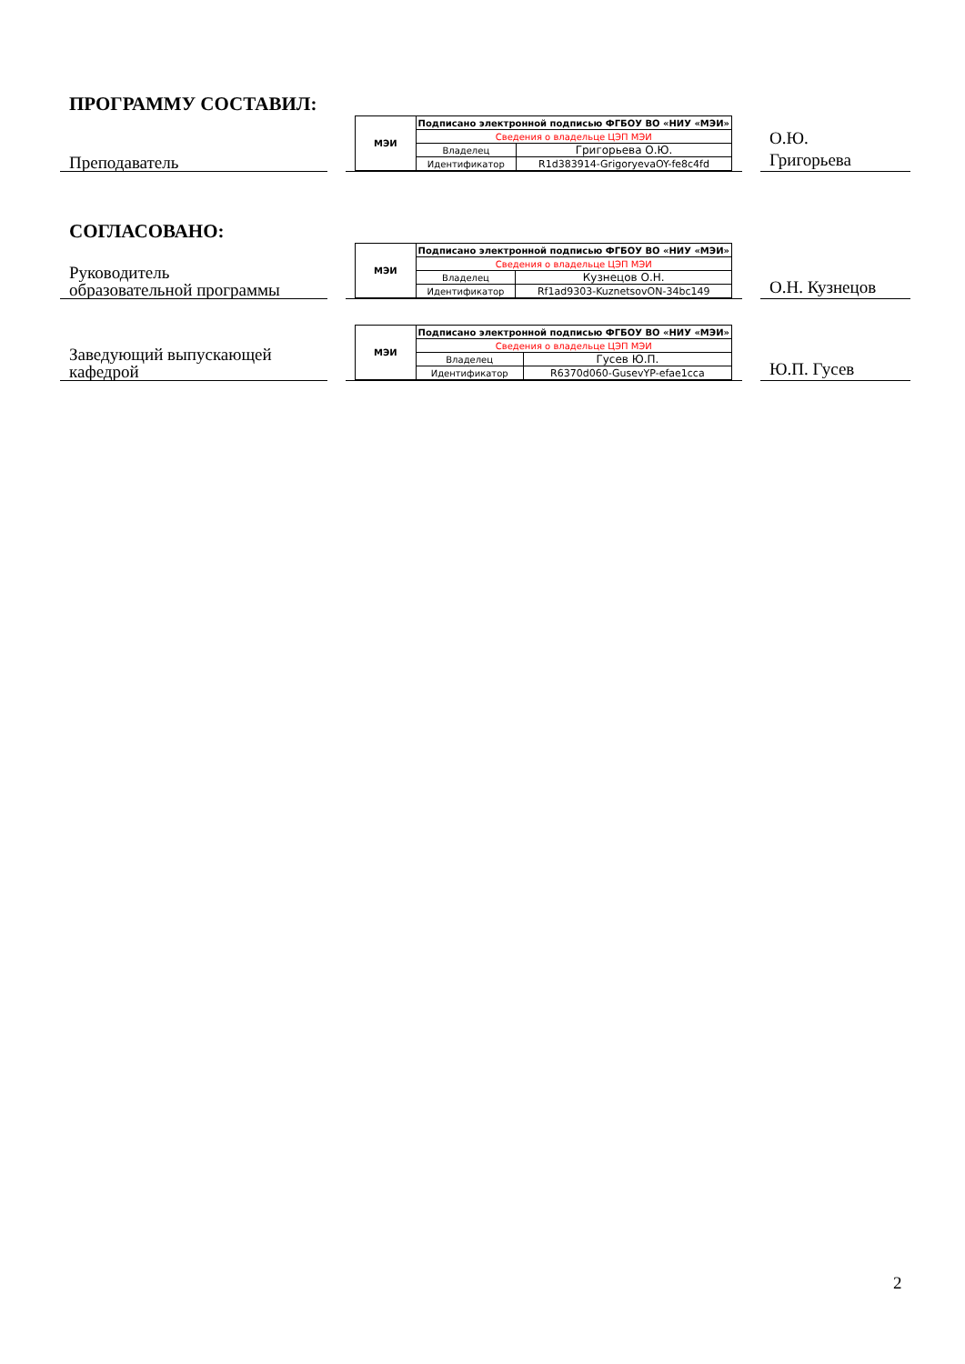ПРОГРАММУ СОСТАВИЛ:
Преподаватель
| МЭИ | Подписано электронной подписью ФГБОУ ВО «НИУ «МЭИ» | |
| | Сведения о владельце ЦЭП МЭИ | |
| | Владелец | Григорьева О.Ю. |
| | Идентификатор | R1d383914-GrigoryevaOY-fe8c4fd |
О.Ю.
Григорьева
СОГЛАСОВАНО:
Руководитель
образовательной программы
| МЭИ | Подписано электронной подписью ФГБОУ ВО «НИУ «МЭИ» | |
| | Сведения о владельце ЦЭП МЭИ | |
| | Владелец | Кузнецов О.Н. |
| | Идентификатор | Rf1ad9303-KuznetsovON-34bc149 |
О.Н. Кузнецов
Заведующий выпускающей
кафедрой
| МЭИ | Подписано электронной подписью ФГБОУ ВО «НИУ «МЭИ» | |
| | Сведения о владельце ЦЭП МЭИ | |
| | Владелец | Гусев Ю.П. |
| | Идентификатор | R6370d060-GusevYP-efae1cca |
Ю.П. Гусев
2